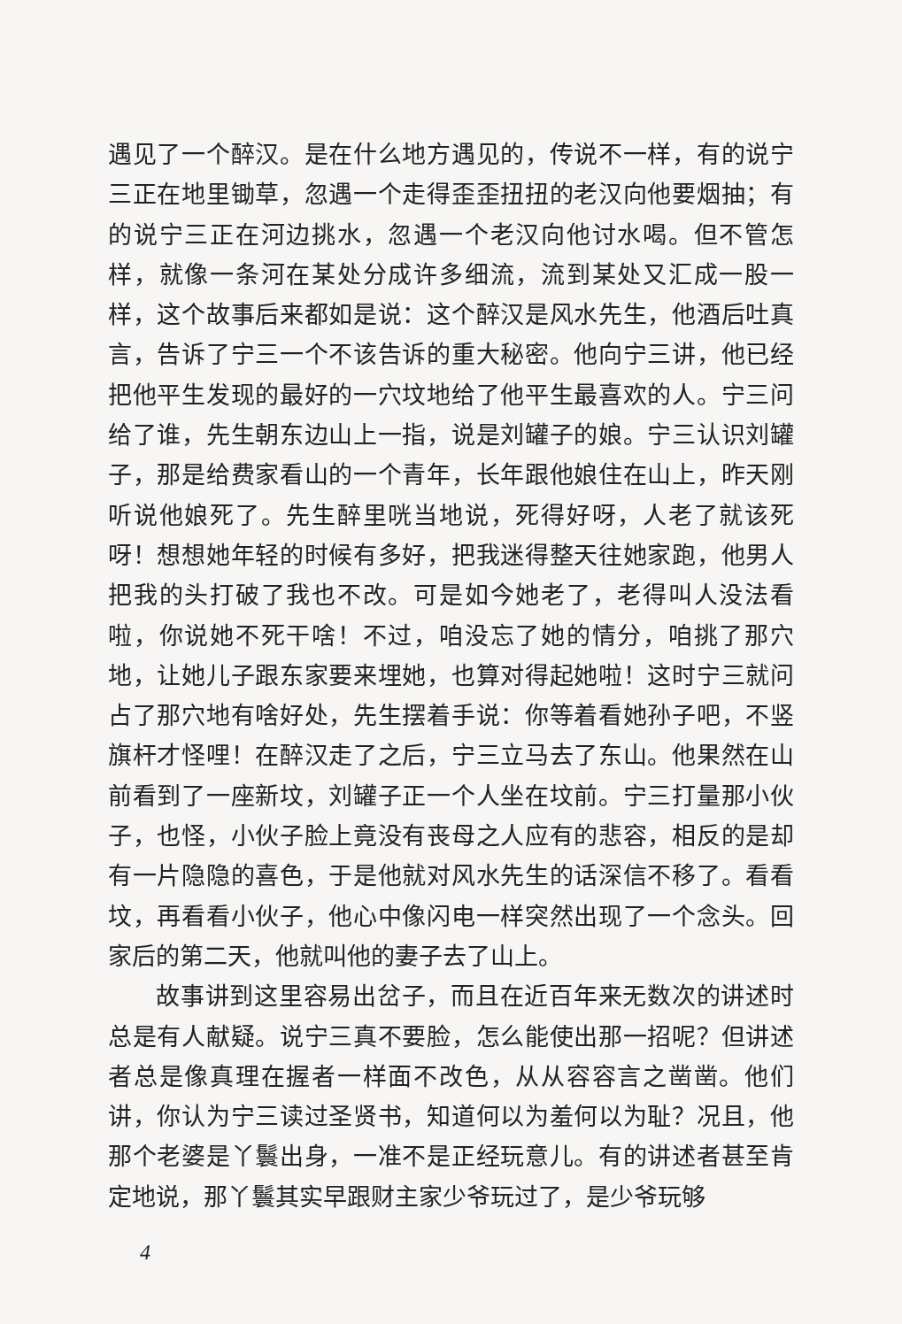遇见了一个醉汉。是在什么地方遇见的，传说不一样，有的说宁三正在地里锄草，忽遇一个走得歪歪扭扭的老汉向他要烟抽；有的说宁三正在河边挑水，忽遇一个老汉向他讨水喝。但不管怎样，就像一条河在某处分成许多细流，流到某处又汇成一股一样，这个故事后来都如是说：这个醉汉是风水先生，他酒后吐真言，告诉了宁三一个不该告诉的重大秘密。他向宁三讲，他已经把他平生发现的最好的一穴坟地给了他平生最喜欢的人。宁三问给了谁，先生朝东边山上一指，说是刘罐子的娘。宁三认识刘罐子，那是给费家看山的一个青年，长年跟他娘住在山上，昨天刚听说他娘死了。先生醉里咣当地说，死得好呀，人老了就该死呀！想想她年轻的时候有多好，把我迷得整天往她家跑，他男人把我的头打破了我也不改。可是如今她老了，老得叫人没法看啦，你说她不死干啥！不过，咱没忘了她的情分，咱挑了那穴地，让她儿子跟东家要来埋她，也算对得起她啦！这时宁三就问占了那穴地有啥好处，先生摆着手说：你等着看她孙子吧，不竖旗杆才怪哩！在醉汉走了之后，宁三立马去了东山。他果然在山前看到了一座新坟，刘罐子正一个人坐在坟前。宁三打量那小伙子，也怪，小伙子脸上竟没有丧母之人应有的悲容，相反的是却有一片隐隐的喜色，于是他就对风水先生的话深信不移了。看看坟，再看看小伙子，他心中像闪电一样突然出现了一个念头。回家后的第二天，他就叫他的妻子去了山上。
故事讲到这里容易出岔子，而且在近百年来无数次的讲述时总是有人献疑。说宁三真不要脸，怎么能使出那一招呢？但讲述者总是像真理在握者一样面不改色，从从容容言之凿凿。他们讲，你认为宁三读过圣贤书，知道何以为羞何以为耻？况且，他那个老婆是丫鬟出身，一准不是正经玩意儿。有的讲述者甚至肯定地说，那丫鬟其实早跟财主家少爷玩过了，是少爷玩够
4